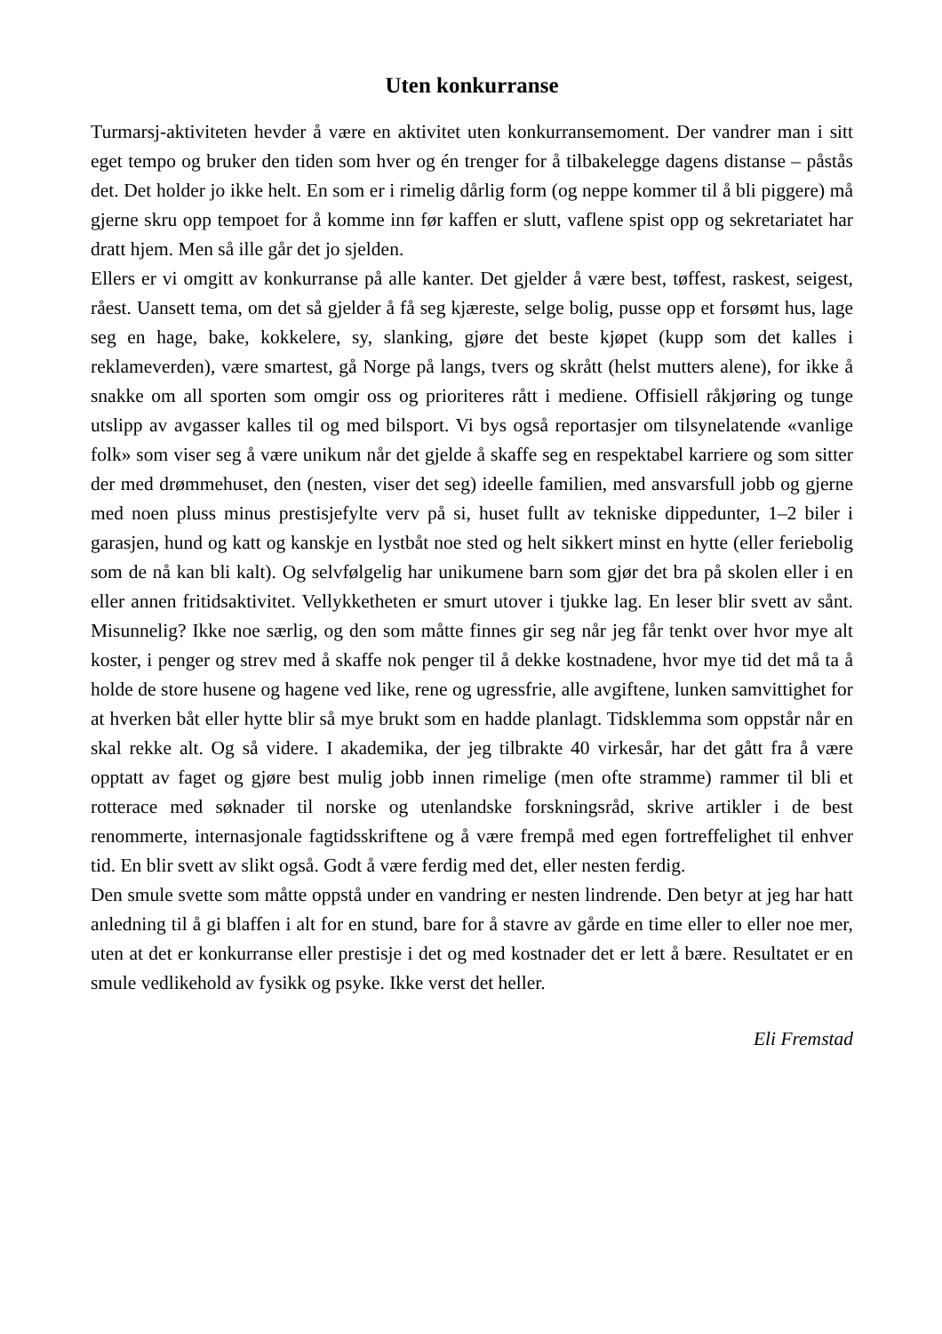Uten konkurranse
Turmarsj-aktiviteten hevder å være en aktivitet uten konkurransemoment. Der vandrer man i sitt eget tempo og bruker den tiden som hver og én trenger for å tilbakelegge dagens distanse – påstås det. Det holder jo ikke helt. En som er i rimelig dårlig form (og neppe kommer til å bli piggere) må gjerne skru opp tempoet for å komme inn før kaffen er slutt, vaflene spist opp og sekretariatet har dratt hjem. Men så ille går det jo sjelden.
Ellers er vi omgitt av konkurranse på alle kanter. Det gjelder å være best, tøffest, raskest, seigest, råest. Uansett tema, om det så gjelder å få seg kjæreste, selge bolig, pusse opp et forsømt hus, lage seg en hage, bake, kokkelere, sy, slanking, gjøre det beste kjøpet (kupp som det kalles i reklameverden), være smartest, gå Norge på langs, tvers og skrått (helst mutters alene), for ikke å snakke om all sporten som omgir oss og prioriteres rått i mediene. Offisiell råkjøring og tunge utslipp av avgasser kalles til og med bilsport. Vi bys også reportasjer om tilsynelatende «vanlige folk» som viser seg å være unikum når det gjelde å skaffe seg en respektabel karriere og som sitter der med drømmehuset, den (nesten, viser det seg) ideelle familien, med ansvarsfull jobb og gjerne med noen pluss minus prestisjefylte verv på si, huset fullt av tekniske dippedunter, 1–2 biler i garasjen, hund og katt og kanskje en lystbåt noe sted og helt sikkert minst en hytte (eller feriebolig som de nå kan bli kalt). Og selvfølgelig har unikumene barn som gjør det bra på skolen eller i en eller annen fritidsaktivitet. Vellykketheten er smurt utover i tjukke lag. En leser blir svett av sånt. Misunnelig? Ikke noe særlig, og den som måtte finnes gir seg når jeg får tenkt over hvor mye alt koster, i penger og strev med å skaffe nok penger til å dekke kostnadene, hvor mye tid det må ta å holde de store husene og hagene ved like, rene og ugressfrie, alle avgiftene, lunken samvittighet for at hverken båt eller hytte blir så mye brukt som en hadde planlagt. Tidsklemma som oppstår når en skal rekke alt. Og så videre. I akademika, der jeg tilbrakte 40 virkesår, har det gått fra å være opptatt av faget og gjøre best mulig jobb innen rimelige (men ofte stramme) rammer til bli et rotterace med søknader til norske og utenlandske forskningsråd, skrive artikler i de best renommerte, internasjonale fagtidsskriftene og å være frempå med egen fortreffelighet til enhver tid. En blir svett av slikt også. Godt å være ferdig med det, eller nesten ferdig.
Den smule svette som måtte oppstå under en vandring er nesten lindrende. Den betyr at jeg har hatt anledning til å gi blaffen i alt for en stund, bare for å stavre av gårde en time eller to eller noe mer, uten at det er konkurranse eller prestisje i det og med kostnader det er lett å bære. Resultatet er en smule vedlikehold av fysikk og psyke. Ikke verst det heller.
Eli Fremstad